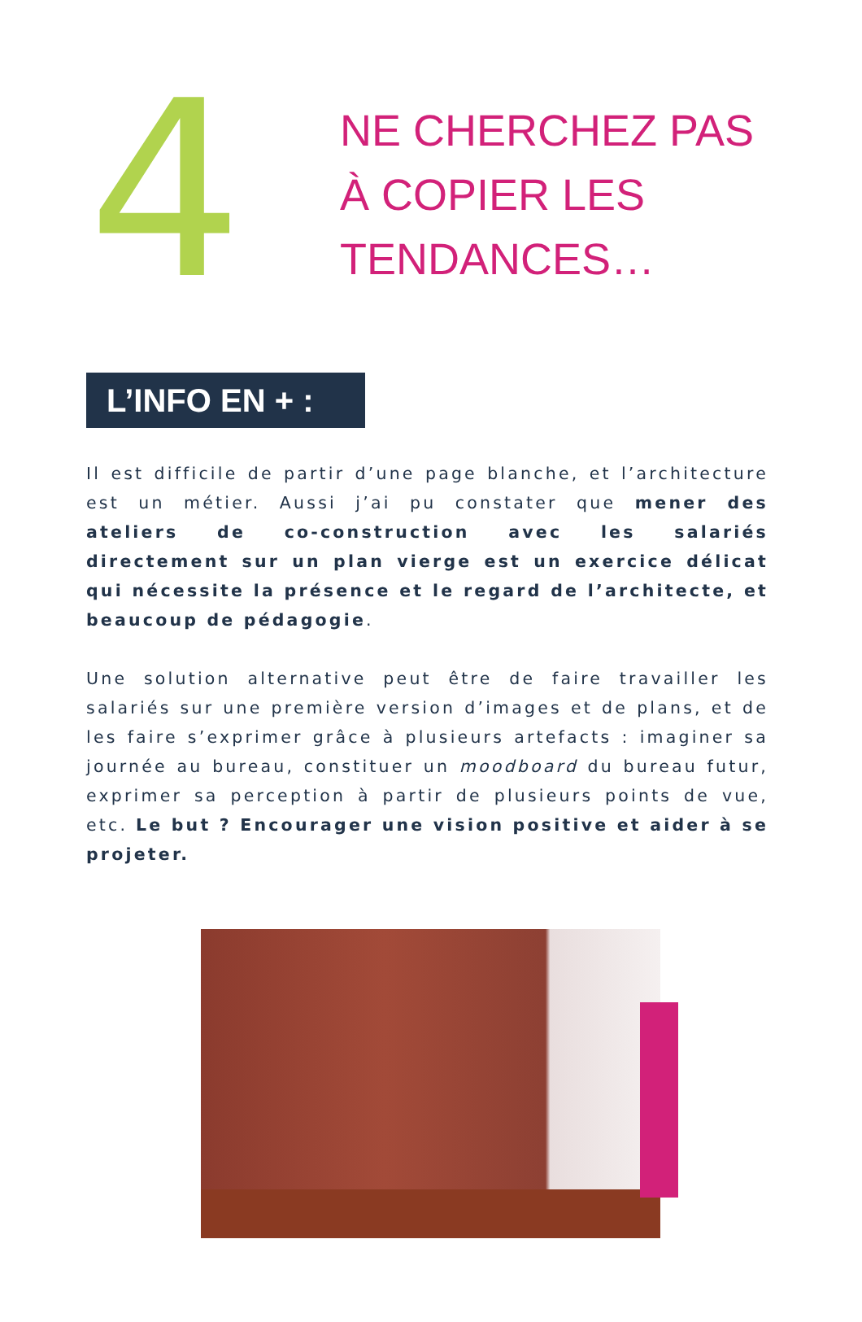4
NE CHERCHEZ PAS
À COPIER LES
TENDANCES…
L’INFO EN + :
Il est difficile de partir d’une page blanche, et l’architecture est un métier. Aussi j’ai pu constater que mener des ateliers de co-construction avec les salariés directement sur un plan vierge est un exercice délicat qui nécessite la présence et le regard de l’architecte, et beaucoup de pédagogie.
Une solution alternative peut être de faire travailler les salariés sur une première version d’images et de plans, et de les faire s’exprimer grâce à plusieurs artefacts : imaginer sa journée au bureau, constituer un moodboard du bureau futur, exprimer sa perception à partir de plusieurs points de vue, etc. Le but ? Encourager une vision positive et aider à se projeter.